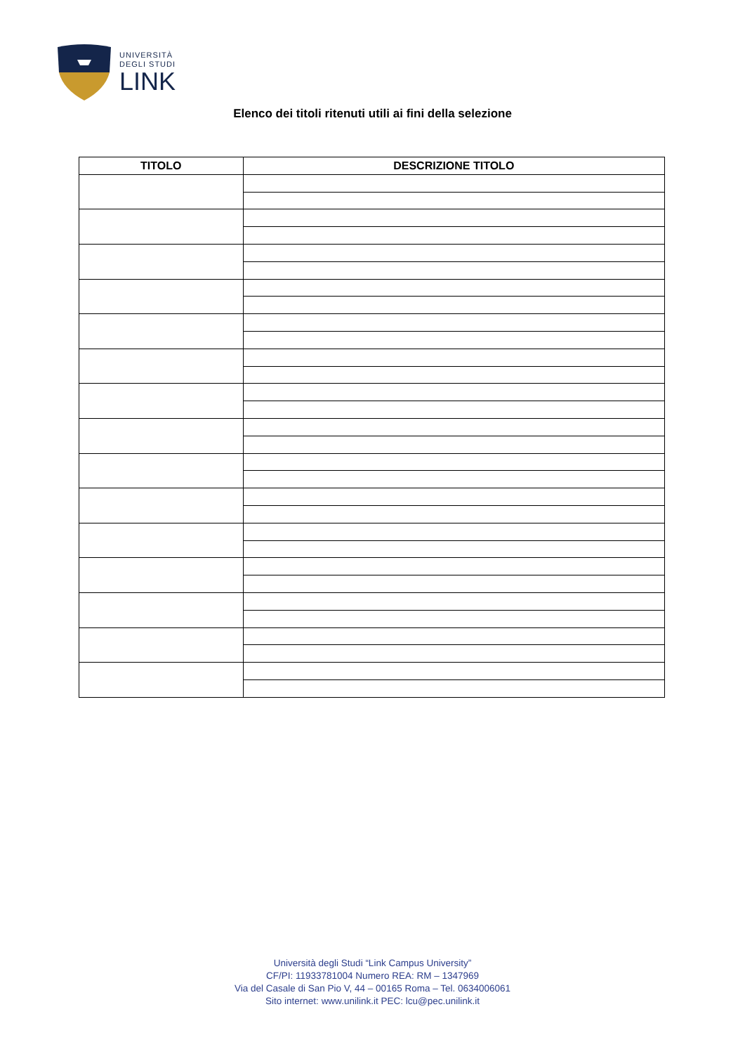UNIVERSITÀ
DEGLI STUDI
LINK
Elenco dei titoli ritenuti utili ai fini della selezione
| TITOLO | DESCRIZIONE TITOLO |
| --- | --- |
Università degli Studi “Link Campus University”
CF/PI: 11933781004 Numero REA: RM – 1347969
Via del Casale di San Pio V, 44 – 00165 Roma – Tel. 0634006061
Sito internet: www.unilink.it PEC: lcu@pec.unilink.it